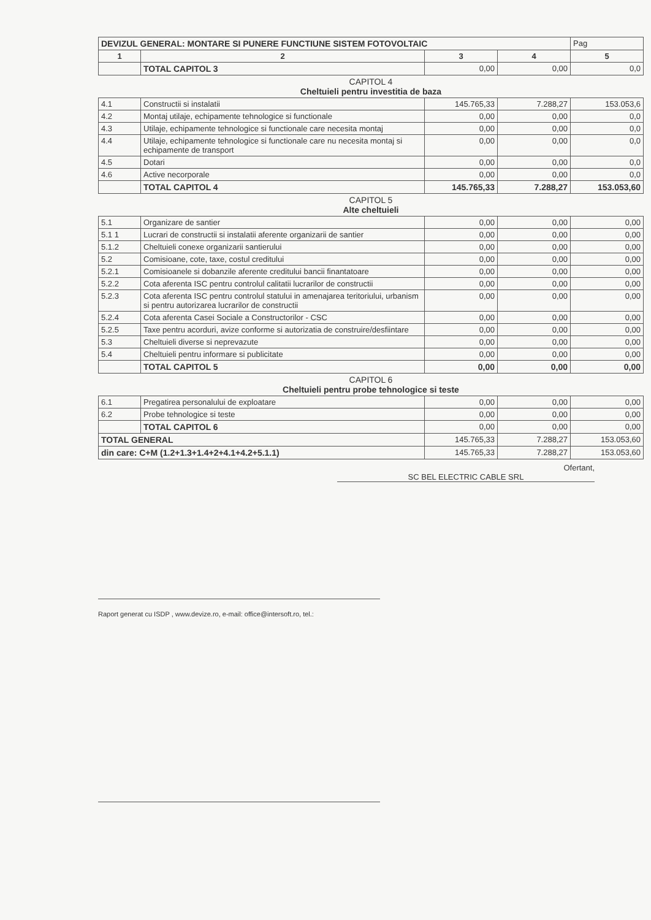| DEVIZUL GENERAL: MONTARE SI PUNERE FUNCTIUNE SISTEM FOTOVOLTAIC | | | | Pag |
| 1 | 2 | 3 | 4 | 5 |
| | TOTAL CAPITOL 3 | 0,00 | 0,00 | 0,0 |
| CAPITOL 4 Cheltuieli pentru investitia de baza | | | | |
| 4.1 | Constructii si instalatii | 145.765,33 | 7.288,27 | 153.053,6 |
| 4.2 | Montaj utilaje, echipamente tehnologice si functionale | 0,00 | 0,00 | 0,0 |
| 4.3 | Utilaje, echipamente tehnologice si functionale care necesita montaj | 0,00 | 0,00 | 0,0 |
| 4.4 | Utilaje, echipamente tehnologice si functionale care nu necesita montaj si echipamente de transport | 0,00 | 0,00 | 0,0 |
| 4.5 | Dotari | 0,00 | 0,00 | 0,0 |
| 4.6 | Active necorporale | 0,00 | 0,00 | 0,0 |
| | TOTAL CAPITOL 4 | 145.765,33 | 7.288,27 | 153.053,60 |
| CAPITOL 5 Alte cheltuieli | | | | |
| 5.1 | Organizare de santier | 0,00 | 0,00 | 0,00 |
| 5.1 1 | Lucrari de constructii si instalatii aferente organizarii de santier | 0,00 | 0,00 | 0,00 |
| 5.1.2 | Cheltuieli conexe organizarii santierului | 0,00 | 0,00 | 0,00 |
| 5.2 | Comisioane, cote, taxe, costul creditului | 0,00 | 0,00 | 0,00 |
| 5.2.1 | Comisioanele si dobanzile aferente creditului bancii finantatoare | 0,00 | 0,00 | 0,00 |
| 5.2.2 | Cota aferenta ISC pentru controlul calitatii lucrarilor de constructii | 0,00 | 0,00 | 0,00 |
| 5.2.3 | Cota aferenta ISC pentru controlul statului in amenajarea teritoriului, urbanism si pentru autorizarea lucrarilor de constructii | 0,00 | 0,00 | 0,00 |
| 5.2.4 | Cota aferenta Casei Sociale a Constructorilor - CSC | 0,00 | 0,00 | 0,00 |
| 5.2.5 | Taxe pentru acorduri, avize conforme si autorizatia de construire/desfiintare | 0,00 | 0,00 | 0,00 |
| 5.3 | Cheltuieli diverse si neprevazute | 0,00 | 0,00 | 0,00 |
| 5.4 | Cheltuieli pentru informare si publicitate | 0,00 | 0,00 | 0,00 |
| | TOTAL CAPITOL 5 | 0,00 | 0,00 | 0,00 |
| CAPITOL 6 Cheltuieli pentru probe tehnologice si teste | | | | |
| 6.1 | Pregatirea personalului de exploatare | 0,00 | 0,00 | 0,00 |
| 6.2 | Probe tehnologice si teste | 0,00 | 0,00 | 0,00 |
| | TOTAL CAPITOL 6 | 0,00 | 0,00 | 0,00 |
| TOTAL GENERAL | | 145.765,33 | 7.288,27 | 153.053,60 |
| din care: C+M (1.2+1.3+1.4+2+4.1+4.2+5.1.1) | | 145.765,33 | 7.288,27 | 153.053,60 |
Ofertant,
SC BEL ELECTRIC CABLE SRL
Raport generat cu ISDP , www.devize.ro, e-mail: office@intersoft.ro, tel.: